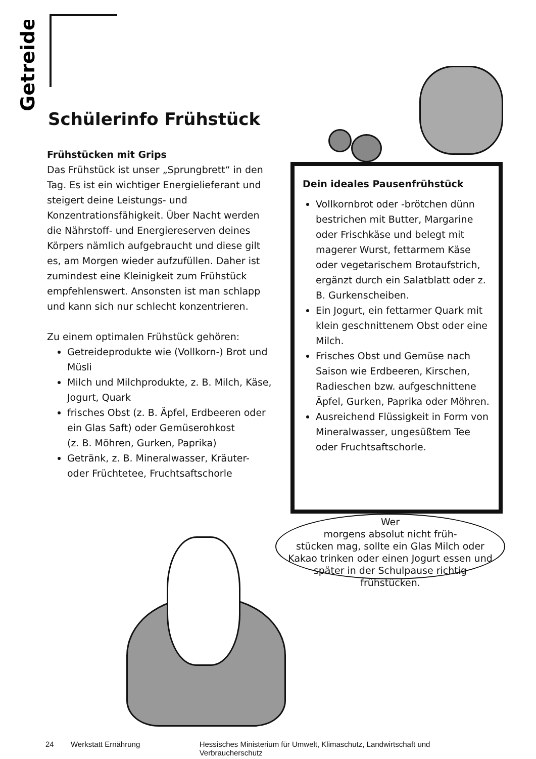Getreide
Schülerinfo Frühstück
Frühstücken mit Grips
Das Frühstück ist unser „Sprungbrett“ in den Tag. Es ist ein wichtiger Energielieferant und steigert deine Leistungs- und Konzentrationsfähigkeit. Über Nacht werden die Nährstoff- und Energiereserven deines Körpers nämlich aufgebraucht und diese gilt es, am Morgen wieder aufzufüllen. Daher ist zumindest eine Kleinigkeit zum Frühstück empfehlenswert. Ansonsten ist man schlapp und kann sich nur schlecht konzentrieren.
Zu einem optimalen Frühstück gehören:
Getreideprodukte wie (Vollkorn-) Brot und Müsli
Milch und Milchprodukte, z. B. Milch, Käse, Jogurt, Quark
frisches Obst (z. B. Äpfel, Erdbeeren oder ein Glas Saft) oder Gemüserohkost
(z. B. Möhren, Gurken, Paprika)
Getränk, z. B. Mineralwasser, Kräuter- oder Früchtetee, Fruchtsaftschorle
Dein ideales Pausenfrühstück
Vollkornbrot oder -brötchen dünn bestrichen mit Butter, Margarine oder Frischkäse und belegt mit magerer Wurst, fettarmem Käse oder vegetarischem Brotaufstrich, ergänzt durch ein Salatblatt oder z. B. Gurkenscheiben.
Ein Jogurt, ein fettarmer Quark mit klein geschnittenem Obst oder eine Milch.
Frisches Obst und Gemüse nach Saison wie Erdbeeren, Kirschen, Radieschen bzw. aufgeschnittene Äpfel, Gurken, Paprika oder Möhren.
Ausreichend Flüssigkeit in Form von Mineralwasser, ungesüßtem Tee oder Fruchtsaftschorle.
Wer
morgens absolut nicht früh-
stücken mag, sollte ein Glas Milch oder
Kakao trinken oder einen Jogurt essen und
später in der Schulpause richtig
frühstücken.
24 Werkstatt Ernährung Hessisches Ministerium für Umwelt, Klimaschutz, Landwirtschaft und Verbraucherschutz